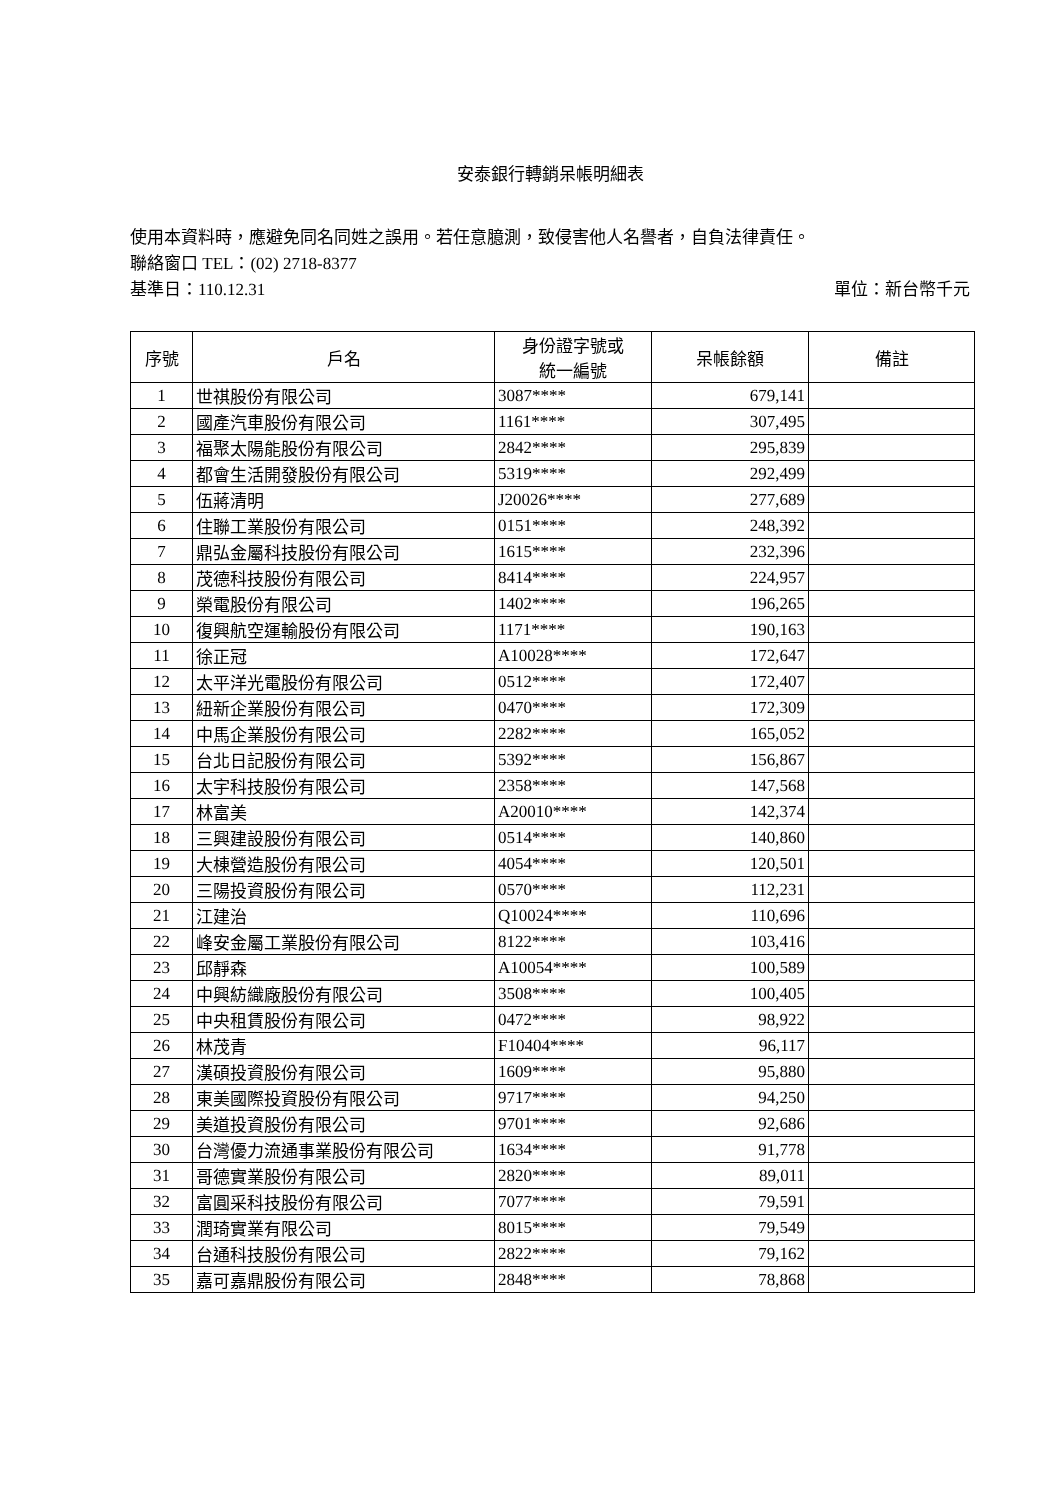安泰銀行轉銷呆帳明細表
使用本資料時，應避免同名同姓之誤用。若任意臆測，致侵害他人名譽者，自負法律責任。
聯絡窗口 TEL：(02) 2718-8377
基準日：110.12.31 單位：新台幣千元
| 序號 | 戶名 | 身份證字號或 統一編號 | 呆帳餘額 | 備註 |
| --- | --- | --- | --- | --- |
| 1 | 世祺股份有限公司 | 3087**** | 679,141 | |
| 2 | 國產汽車股份有限公司 | 1161**** | 307,495 | |
| 3 | 福聚太陽能股份有限公司 | 2842**** | 295,839 | |
| 4 | 都會生活開發股份有限公司 | 5319**** | 292,499 | |
| 5 | 伍蔣清明 | J20026**** | 277,689 | |
| 6 | 住聯工業股份有限公司 | 0151**** | 248,392 | |
| 7 | 鼎弘金屬科技股份有限公司 | 1615**** | 232,396 | |
| 8 | 茂德科技股份有限公司 | 8414**** | 224,957 | |
| 9 | 榮電股份有限公司 | 1402**** | 196,265 | |
| 10 | 復興航空運輸股份有限公司 | 1171**** | 190,163 | |
| 11 | 徐正冠 | A10028**** | 172,647 | |
| 12 | 太平洋光電股份有限公司 | 0512**** | 172,407 | |
| 13 | 紐新企業股份有限公司 | 0470**** | 172,309 | |
| 14 | 中馬企業股份有限公司 | 2282**** | 165,052 | |
| 15 | 台北日記股份有限公司 | 5392**** | 156,867 | |
| 16 | 太宇科技股份有限公司 | 2358**** | 147,568 | |
| 17 | 林富美 | A20010**** | 142,374 | |
| 18 | 三興建設股份有限公司 | 0514**** | 140,860 | |
| 19 | 大棟營造股份有限公司 | 4054**** | 120,501 | |
| 20 | 三陽投資股份有限公司 | 0570**** | 112,231 | |
| 21 | 江建治 | Q10024**** | 110,696 | |
| 22 | 峰安金屬工業股份有限公司 | 8122**** | 103,416 | |
| 23 | 邱靜森 | A10054**** | 100,589 | |
| 24 | 中興紡織廠股份有限公司 | 3508**** | 100,405 | |
| 25 | 中央租賃股份有限公司 | 0472**** | 98,922 | |
| 26 | 林茂青 | F10404**** | 96,117 | |
| 27 | 漢碩投資股份有限公司 | 1609**** | 95,880 | |
| 28 | 東美國際投資股份有限公司 | 9717**** | 94,250 | |
| 29 | 美道投資股份有限公司 | 9701**** | 92,686 | |
| 30 | 台灣優力流通事業股份有限公司 | 1634**** | 91,778 | |
| 31 | 哥德實業股份有限公司 | 2820**** | 89,011 | |
| 32 | 富圓采科技股份有限公司 | 7077**** | 79,591 | |
| 33 | 潤琦實業有限公司 | 8015**** | 79,549 | |
| 34 | 台通科技股份有限公司 | 2822**** | 79,162 | |
| 35 | 嘉可嘉鼎股份有限公司 | 2848**** | 78,868 | |